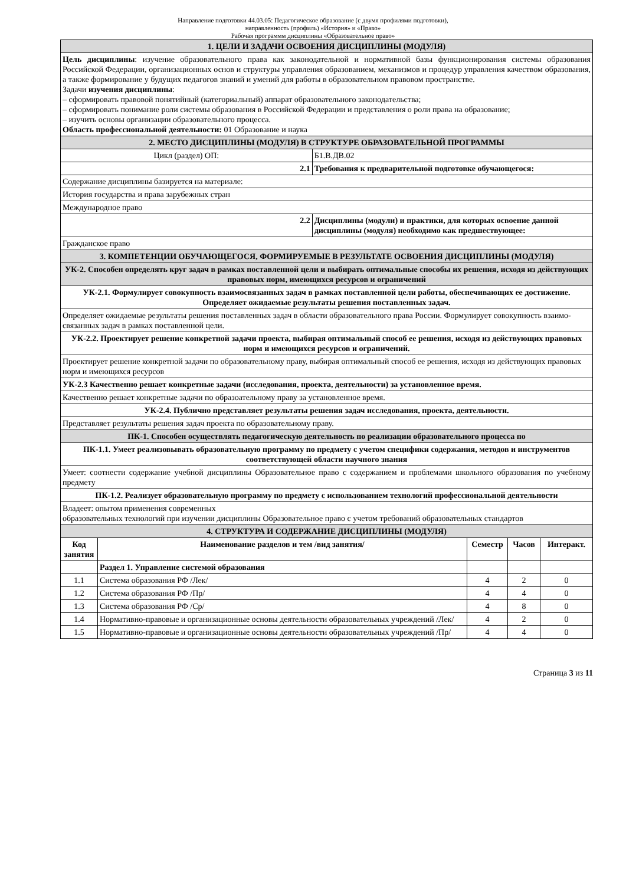Направление подготовки 44.03.05: Педагогическое образование (с двумя профилями подготовки),
направленность (профиль) «История» и «Право»
Рабочая программм дисциплины «Образовательное право»
| 1. ЦЕЛИ И ЗАДАЧИ ОСВОЕНИЯ ДИСЦИПЛИНЫ (МОДУЛЯ) | | | | | |
| Цель дисциплины : изучение образовательного права как законодательной и нормативной базы функционирования системы образования Российской Федерации, организационных основ и структуры управления образованием, механизмов и процедур управления качеством образования, а также формирование у будущих педагогов знаний и умений для работы в образовательном правовом пространстве. Задачи изучения дисциплины : – сформировать правовой понятийный (категориальный) аппарат образовательного законодательства; – сформировать понимание роли системы образования в Российской Федерации и представления о роли права на образование; – изучить основы организации образовательного процесса. Область профессиональной деятельности: 01 Образование и наука | | | | | |
| 2. МЕСТО ДИСЦИПЛИНЫ (МОДУЛЯ) В СТРУКТУРЕ ОБРАЗОВАТЕЛЬНОЙ ПРОГРАММЫ | | | | | |
| Цикл (раздел) ОП: | | Б1.В.ДВ.02 | | | |
| 2.1 | | Требования к предварительной подготовке обучающегося: | | | |
| Содержание дисциплины базируется на материале: | | | | | |
| История государства и права зарубежных стран | | | | | |
| Международное право | | | | | |
| 2.2 | | Дисциплины (модули) и практики, для которых освоение данной дисциплины (модуля) необходимо как предшествующее: | | | |
| Гражданское право | | | | | |
| 3. КОМПЕТЕНЦИИ ОБУЧАЮЩЕГОСЯ, ФОРМИРУЕМЫЕ В РЕЗУЛЬТАТЕ ОСВОЕНИЯ ДИСЦИПЛИНЫ (МОДУЛЯ) | | | | | |
| УК-2. Способен определять круг задач в рамках поставленной цели и выбирать оптимальные способы их решения, исходя из действующих правовых норм, имеющихся ресурсов и ограничений | | | | | |
| УК-2.1. Формулирует совокупность взаимосвязанных задач в рамках поставленной цели работы, обеспечивающих ее достижение. Определяет ожидаемые результаты решения поставленных задач. | | | | | |
| Определяет ожидаемые результаты решения поставленных задач в области образовательного права России. Формулирует совокупность взаимо-связанных задач в рамках поставленной цели. | | | | | |
| УК-2.2. Проектирует решение конкретной задачи проекта, выбирая оптимальный способ ее решения, исходя из действующих правовых норм и имеющихся ресурсов и ограничений. | | | | | |
| Проектирует решение конкретной задачи по образовательному праву, выбирая оптимальный способ ее решения, исходя из действующих правовых норм и имеющихся ресурсов | | | | | |
| УК-2.3 Качественно решает конкретные задачи (исследования, проекта, деятельности) за установленное время. | | | | | |
| Качественно решает конкретные задачи по образоательному праву за установленное время. | | | | | |
| УК-2.4. Публично представляет результаты решения задач исследования, проекта, деятельности. | | | | | |
| Представляет результаты решения задач проекта по образовательному праву. | | | | | |
| ПК-1. Способен осуществлять педагогическую деятельность по реализации образовательного процесса по | | | | | |
| ПК-1.1. Умеет реализовывать образовательную программу по предмету с учетом специфики содержания, методов и инструментов соответствующей области научного знания | | | | | |
| Умеет: соотнести содержание учебной дисциплины Образовательное право с содержанием и проблемами школьного образования по учебному предмету | | | | | |
| ПК-1.2. Реализует образовательную программу по предмету с использованием технологий профессиональной деятельности | | | | | |
| Владеет: опытом применения современных образовательных технологий при изучении дисциплины Образовательное право с учетом требований образовательных стандартов | | | | | |
| 4. СТРУКТУРА И СОДЕРЖАНИЕ ДИСЦИПЛИНЫ (МОДУЛЯ) | | | | | |
| Код занятия | Наименование разделов и тем /вид занятия/ | | Семестр | Часов | Интеракт. |
| | Раздел 1. Управление системой образования | | | | |
| 1.1 | Система образования РФ /Лек/ | | 4 | 2 | 0 |
| 1.2 | Система образования РФ /Пр/ | | 4 | 4 | 0 |
| 1.3 | Система образования РФ /Ср/ | | 4 | 8 | 0 |
| 1.4 | Нормативно-правовые и организационные основы деятельности образовательных учреждений /Лек/ | | 4 | 2 | 0 |
| 1.5 | Нормативно-правовые и организационные основы деятельности образовательных учреждений /Пр/ | | 4 | 4 | 0 |
Страница 3 из 11